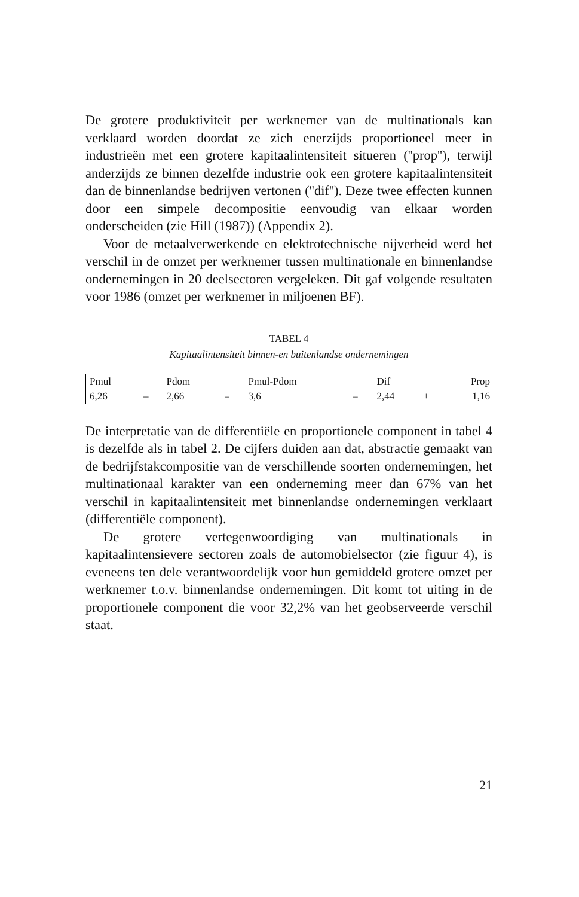De grotere produktiviteit per werknemer van de multinationals kan verklaard worden doordat ze zich enerzijds proportioneel meer in industrieën met een grotere kapitaalintensiteit situeren (''prop''), terwijl anderzijds ze binnen dezelfde industrie ook een grotere kapitaalintensiteit dan de binnenlandse bedrijven vertonen (''dif''). Deze twee effecten kunnen door een simpele decompositie eenvoudig van elkaar worden onderscheiden (zie Hill (1987)) (Appendix 2).
Voor de metaalverwerkende en elektrotechnische nijverheid werd het verschil in de omzet per werknemer tussen multinationale en binnenlandse ondernemingen in 20 deelsectoren vergeleken. Dit gaf volgende resultaten voor 1986 (omzet per werknemer in miljoenen BF).
TABEL 4
Kapitaalintensiteit binnen-en buitenlandse ondernemingen
| Pmul | | Pdom | | Pmul-Pdom | | Dif | | Prop |
| 6,26 | – | 2,66 | = | 3,6 | = | 2,44 | + | 1,16 |
De interpretatie van de differentiële en proportionele component in tabel 4 is dezelfde als in tabel 2. De cijfers duiden aan dat, abstractie gemaakt van de bedrijfstakcompositie van de verschillende soorten ondernemingen, het multinationaal karakter van een onderneming meer dan 67% van het verschil in kapitaalintensiteit met binnenlandse ondernemingen verklaart (differentiële component).
De grotere vertegenwoordiging van multinationals in kapitaalintensievere sectoren zoals de automobielsector (zie figuur 4), is eveneens ten dele verantwoordelijk voor hun gemiddeld grotere omzet per werknemer t.o.v. binnenlandse ondernemingen. Dit komt tot uiting in de proportionele component die voor 32,2% van het geobserveerde verschil staat.
21